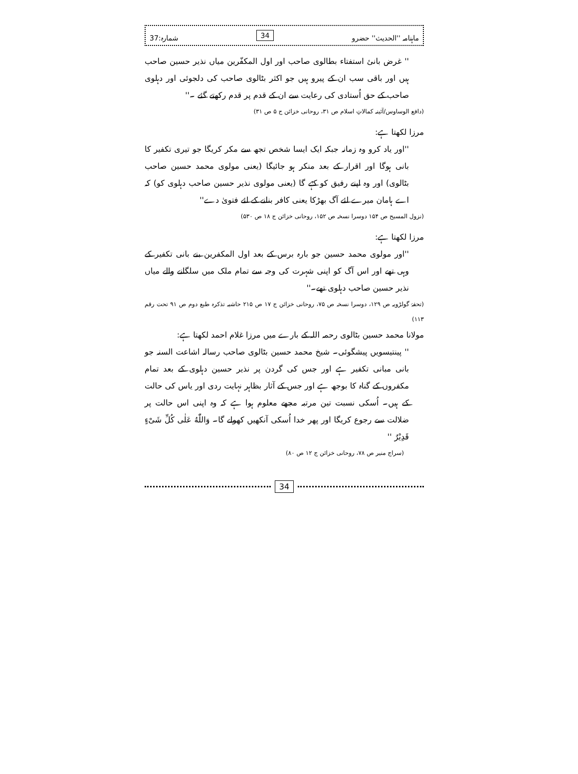ماہنامہ ''الحدیث'' حضرو 34 شمارہ:37
'' غرض بانیٔ استفتاء بطالوی صاحب اور اول المکفّرین میاں نذیر حسین صاحب ہیں اور باقی سب ان کے پیرو ہیں جو اکثر بٹالوی صاحب کی دلجوئی اور دہلوی صاحب کے حق اُستادی کی رعایت سے ان کے قدم پر قدم رکھتے گئے ۔''
(دافع الوساوس/آئینہ کمالاتِ اسلام ص ۳۱، روحانی خزائن ج ۵ ص ۳۱)
مرزا لکھتا ہے:
''اور یاد کرو وہ زمانہ جبکہ ایک ایسا شخص تجھ سے مکر کریگا جو تیری تکفیر کا بانی ہوگا اور اقرار کے بعد منکر ہو جائیگا (یعنی مولوی محمد حسین صاحب بٹالوی) اور وہ اپنے رفیق کو کہے گا (یعنی مولوی نذیر حسین صاحب دہلوی کو) کہ اے ہامان میرے لئے آگ بھڑکا یعنی کافر بنانے کے لئے فتویٰ دے''
(نزول المسیح ص ۱۵۴ دوسرا نسخہ ص ۱۵۲، روحانی خزائن ج ۱۸ ص ۵۳۰)
مرزا لکھتا ہے:
''اور مولوی محمد حسین جو بارہ برس کے بعد اول المکفرین بنے بانی تکفیر کے وہی تھے اور اس آگ کو اپنی شہرت کی وجہ سے تمام ملک میں سلگانے والے میاں نذیر حسین صاحب دہلوی تھے۔''
(تحفۂ گولڑویہ ص ۱۲۹، دوسرا نسخہ ص ۷۵، روحانی خزائن ج ۱۷ ص ۲۱۵ حاشیہ تذکرہ طبع دوم ص ۹۱ تحت رقم ۱۱۳)
مولانا محمد حسین بٹالوی رحمہ اللہ کے بارے میں مرزا غلام احمد لکھتا ہے:
'' پینتیسویں پیشگوئی۔ شیخ محمد حسین بٹالوی صاحب رسالہ اشاعت السنہ جو بانی مبانی تکفیر ہے اور جس کی گردن پر نذیر حسین دہلوی کے بعد تمام مکفروں کے گناہ کا بوجھ ہے اور جس کے آثار بظاہر نہایت ردی اور یاس کی حالت کے ہیں۔ اُسکی نسبت تین مرتبہ مجھے معلوم ہوا ہے کہ وہ اپنی اس حالت پر ضلالت سے رجوع کریگا اور پھر خدا اُسکی آنکھیں کھولے گا۔ وَاللّٰهُ عَلٰی كُلِّ شَیْءٍ قَدِیْرٌ ''
(سراج منیر ص ۷۸، روحانی خزائن ج ۱۲ ص ۸۰)
34